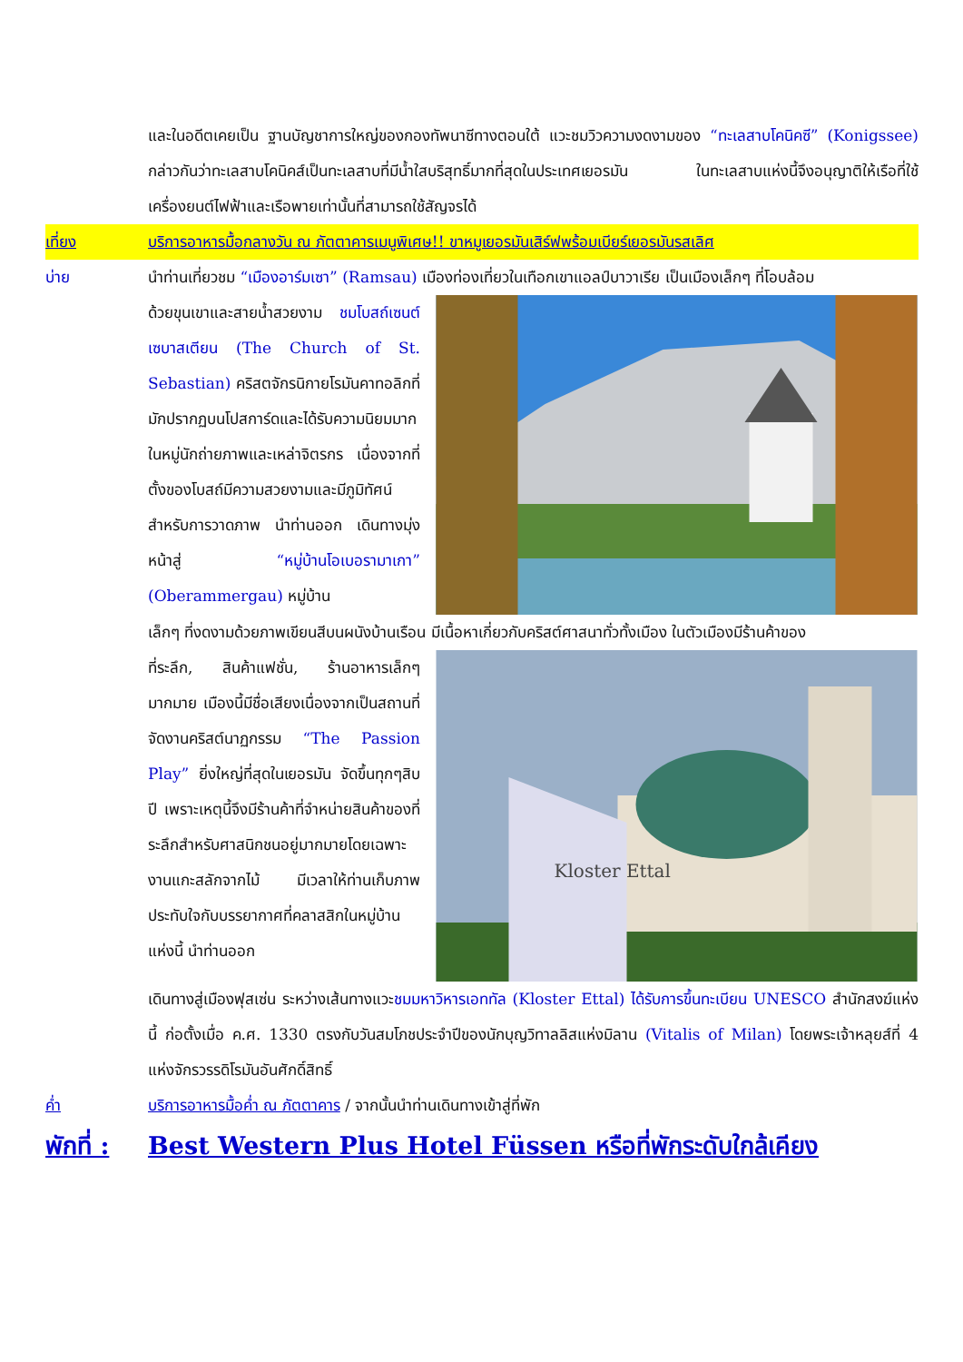และในอดีตเคยเป็น ฐานบัญชาการใหญ่ของกองทัพนาซีทางตอนใต้ แวะชมวิวความงดงามของ “ทะเลสาบโคนิคซี” (Konigssee) กล่าวกันว่าทะเลสาบโคนิคส์เป็นทะเลสาบที่มีน้ำใสบริสุทธิ์มากที่สุดในประเทศเยอรมัน ในทะเลสาบแห่งนี้จึงอนุญาติให้เรือที่ใช้เครื่องยนต์ไฟฟ้าและเรือพายเท่านั้นที่สามารถใช้สัญจรได้
เที่ยง บริการอาหารมื้อกลางวัน ณ ภัตตาคารเมนูพิเศษ!! ขาหมูเยอรมันเสิร์ฟพร้อมเบียร์เยอรมันรสเลิศ
บ่าย นำท่านเที่ยวชม “เมืองอาร์มเซา” (Ramsau) เมืองท่องเที่ยวในเทือกเขาแอลป์บาวาเรีย เป็นเมืองเล็กๆ ที่โอบล้อม
ด้วยขุนเขาและสายน้ำสวยงาม ชมโบสถ์เซนต์เซบาสเตียน (The Church of St. Sebastian) คริสตจักรนิกายโรมันคาทอลิกที่มักปรากฏบนโปสการ์ดและได้รับความนิยมมากในหมู่นักถ่ายภาพและเหล่าจิตรกร เนื่องจากที่ตั้งของโบสถ์มีความสวยงามและมีภูมิทัศน์สำหรับการวาดภาพ นำท่านออก เดินทางมุ่งหน้าสู่ “หมู่บ้านโอเบอรามาเกา” (Oberammergau) หมู่บ้าน
เล็กๆ ที่งดงามด้วยภาพเขียนสีบนผนังบ้านเรือน มีเนื้อหาเกี่ยวกับคริสต์ศาสนาทั่วทั้งเมือง ในตัวเมืองมีร้านค้าของ
ที่ระลึก, สินค้าแฟชั่น, ร้านอาหารเล็กๆ มากมาย เมืองนี้มีชื่อเสียงเนื่องจากเป็นสถานที่จัดงานคริสต์นาฏกรรม “The Passion Play” ยิ่งใหญ่ที่สุดในเยอรมัน จัดขึ้นทุกๆสิบปี เพราะเหตุนี้จึงมีร้านค้าที่จำหน่ายสินค้าของที่ระลึกสำหรับศาสนิกชนอยู่มากมายโดยเฉพาะงานแกะสลักจากไม้ มีเวลาให้ท่านเก็บภาพประทับใจกับบรรยากาศที่คลาสสิกในหมู่บ้านแห่งนี้ นำท่านออก
Kloster Ettal
เดินทางสู่เมืองฟุสเซ่น ระหว่างเส้นทางแวะชมมหาวิหารเอททัล (Kloster Ettal) ได้รับการขึ้นทะเบียน UNESCO สำนักสงฆ์แห่งนี้ ก่อตั้งเมื่อ ค.ศ. 1330 ตรงกับวันสมโภชประจำปีของนักบุญวิทาลลิสแห่งมิลาน (Vitalis of Milan) โดยพระเจ้าหลุยส์ที่ 4 แห่งจักรวรรดิโรมันอันศักดิ์สิทธิ์
ค่ำ บริการอาหารมื้อค่ำ ณ ภัตตาคาร / จากนั้นนำท่านเดินทางเข้าสู่ที่พัก
พักที่ :
Best Western Plus Hotel Füssen หรือที่พักระดับใกล้เคียง